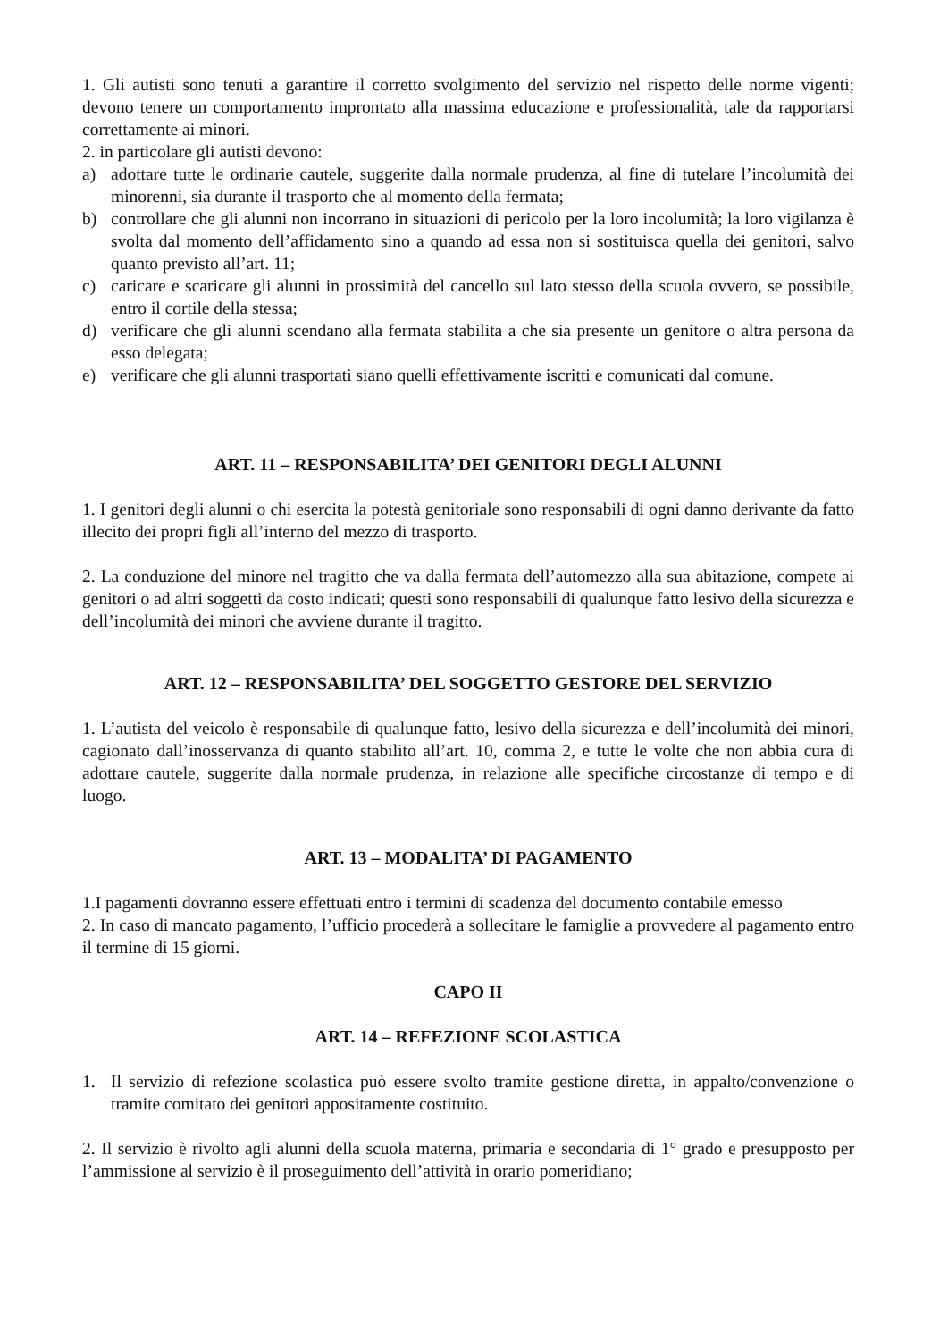1. Gli autisti sono tenuti a garantire il corretto svolgimento del servizio nel rispetto delle norme vigenti; devono tenere un comportamento improntato alla massima educazione e professionalità, tale da rapportarsi correttamente ai minori.
2. in particolare gli autisti devono:
a) adottare tutte le ordinarie cautele, suggerite dalla normale prudenza, al fine di tutelare l’incolumità dei minorenni, sia durante il trasporto che al momento della fermata;
b) controllare che gli alunni non incorrano in situazioni di pericolo per la loro incolumità; la loro vigilanza è svolta dal momento dell’affidamento sino a quando ad essa non si sostituisca quella dei genitori, salvo quanto previsto all’art. 11;
c) caricare e scaricare gli alunni in prossimità del cancello sul lato stesso della scuola ovvero, se possibile, entro il cortile della stessa;
d) verificare che gli alunni scendano alla fermata stabilita a che sia presente un genitore o altra persona da esso delegata;
e) verificare che gli alunni trasportati siano quelli effettivamente iscritti e comunicati dal comune.
ART. 11 – RESPONSABILITA’ DEI GENITORI DEGLI ALUNNI
1. I genitori degli alunni o chi esercita la potestà genitoriale sono responsabili di ogni danno derivante da fatto illecito dei propri figli all’interno del mezzo di trasporto.
2. La conduzione del minore nel tragitto che va dalla fermata dell’automezzo alla sua abitazione, compete ai genitori o ad altri soggetti da costo indicati; questi sono responsabili di qualunque fatto lesivo della sicurezza e dell’incolumità dei minori che avviene durante il tragitto.
ART. 12 – RESPONSABILITA’ DEL SOGGETTO GESTORE DEL SERVIZIO
1. L’autista del veicolo è responsabile di qualunque fatto, lesivo della sicurezza e dell’incolumità dei minori, cagionato dall’inosservanza di quanto stabilito all’art. 10, comma 2, e tutte le volte che non abbia cura di adottare cautele, suggerite dalla normale prudenza, in relazione alle specifiche circostanze di tempo e di luogo.
ART. 13 – MODALITA’ DI PAGAMENTO
1.I pagamenti dovranno essere effettuati entro i termini di scadenza del documento contabile emesso
2. In caso di mancato pagamento, l’ufficio procederà a sollecitare le famiglie a provvedere al pagamento entro il termine di 15 giorni.
CAPO II
ART. 14 – REFEZIONE SCOLASTICA
1. Il servizio di refezione scolastica può essere svolto tramite gestione diretta, in appalto/convenzione o tramite comitato dei genitori appositamente costituito.
2. Il servizio è rivolto agli alunni della scuola materna, primaria e secondaria di 1° grado e presupposto per l’ammissione al servizio è il proseguimento dell’attività in orario pomeridiano;